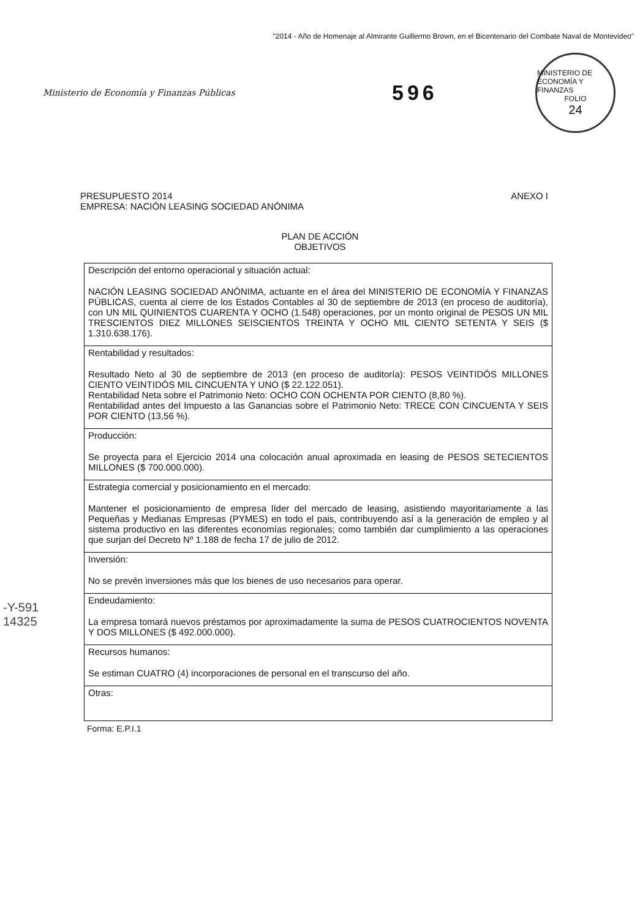"2014 - Año de Homenaje al Almirante Guillermo Brown, en el Bicentenario del Combate Naval de Montevideo"
Ministerio de Economía y Finanzas Públicas
596
MINISTERIO DE ECONOMÍA Y FINANZAS
FOLIO
24
PRESUPUESTO 2014
EMPRESA: NACIÓN LEASING SOCIEDAD ANÓNIMA
ANEXO I
PLAN DE ACCIÓN
OBJETIVOS
| Descripción del entorno operacional y situación actual: NACIÓN LEASING SOCIEDAD ANÓNIMA, actuante en el área del MINISTERIO DE ECONOMÍA Y FINANZAS PÚBLICAS, cuenta al cierre de los Estados Contables al 30 de septiembre de 2013 (en proceso de auditoría), con UN MIL QUINIENTOS CUARENTA Y OCHO (1.548) operaciones, por un monto original de PESOS UN MIL TRESCIENTOS DIEZ MILLONES SEISCIENTOS TREINTA Y OCHO MIL CIENTO SETENTA Y SEIS ($ 1.310.638.176). |
| Rentabilidad y resultados: Resultado Neto al 30 de septiembre de 2013 (en proceso de auditoría): PESOS VEINTIDÓS MILLONES CIENTO VEINTIDÓS MIL CINCUENTA Y UNO ($ 22.122.051). Rentabilidad Neta sobre el Patrimonio Neto: OCHO CON OCHENTA POR CIENTO (8,80 %). Rentabilidad antes del Impuesto a las Ganancias sobre el Patrimonio Neto: TRECE CON CINCUENTA Y SEIS POR CIENTO (13,56 %). |
| Producción: Se proyecta para el Ejercicio 2014 una colocación anual aproximada en leasing de PESOS SETECIENTOS MILLONES ($ 700.000.000). |
| Estrategia comercial y posicionamiento en el mercado: Mantener el posicionamiento de empresa líder del mercado de leasing, asistiendo mayoritariamente a las Pequeñas y Medianas Empresas (PYMES) en todo el pais, contribuyendo así a la generación de empleo y al sistema productivo en las diferentes economías regionales; como también dar cumplimiento a las operaciones que surjan del Decreto Nº 1.188 de fecha 17 de julio de 2012. |
| Inversión: No se prevén inversiones más que los bienes de uso necesarios para operar. |
| Endeudamiento: La empresa tomará nuevos préstamos por aproximadamente la suma de PESOS CUATROCIENTOS NOVENTA Y DOS MILLONES ($ 492.000.000). |
| Recursos humanos: Se estiman CUATRO (4) incorporaciones de personal en el transcurso del año. |
| Otras: |
Forma: E.P.I.1
-Y-591
14325